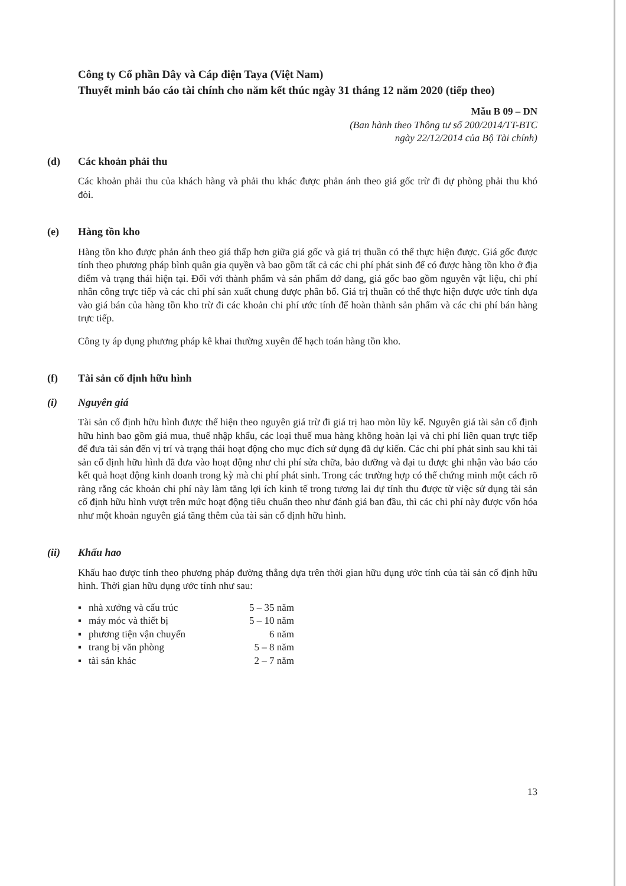Công ty Cổ phần Dây và Cáp điện Taya (Việt Nam)
Thuyết minh báo cáo tài chính cho năm kết thúc ngày 31 tháng 12 năm 2020 (tiếp theo)
Mẫu B 09 – DN
(Ban hành theo Thông tư số 200/2014/TT-BTC
ngày 22/12/2014 của Bộ Tài chính)
(d) Các khoản phải thu
Các khoản phải thu của khách hàng và phải thu khác được phản ánh theo giá gốc trừ đi dự phòng phải thu khó đòi.
(e) Hàng tồn kho
Hàng tồn kho được phản ánh theo giá thấp hơn giữa giá gốc và giá trị thuần có thể thực hiện được. Giá gốc được tính theo phương pháp bình quân gia quyền và bao gồm tất cả các chi phí phát sinh để có được hàng tồn kho ở địa điểm và trạng thái hiện tại. Đối với thành phẩm và sản phẩm dở dang, giá gốc bao gồm nguyên vật liệu, chi phí nhân công trực tiếp và các chi phí sản xuất chung được phân bổ. Giá trị thuần có thể thực hiện được ước tính dựa vào giá bán của hàng tồn kho trừ đi các khoản chi phí ước tính để hoàn thành sản phẩm và các chi phí bán hàng trực tiếp.
Công ty áp dụng phương pháp kê khai thường xuyên để hạch toán hàng tồn kho.
(f) Tài sản cố định hữu hình
(i) Nguyên giá
Tài sản cố định hữu hình được thể hiện theo nguyên giá trừ đi giá trị hao mòn lũy kế. Nguyên giá tài sản cố định hữu hình bao gồm giá mua, thuế nhập khẩu, các loại thuế mua hàng không hoàn lại và chi phí liên quan trực tiếp để đưa tài sản đến vị trí và trạng thái hoạt động cho mục đích sử dụng đã dự kiến. Các chi phí phát sinh sau khi tài sản cố định hữu hình đã đưa vào hoạt động như chi phí sửa chữa, bảo dưỡng và đại tu được ghi nhận vào báo cáo kết quả hoạt động kinh doanh trong kỳ mà chi phí phát sinh. Trong các trường hợp có thể chứng minh một cách rõ ràng rằng các khoản chi phí này làm tăng lợi ích kinh tế trong tương lai dự tính thu được từ việc sử dụng tài sản cố định hữu hình vượt trên mức hoạt động tiêu chuẩn theo như đánh giá ban đầu, thì các chi phí này được vốn hóa như một khoản nguyên giá tăng thêm của tài sản cố định hữu hình.
(ii) Khấu hao
Khấu hao được tính theo phương pháp đường thẳng dựa trên thời gian hữu dụng ước tính của tài sản cố định hữu hình. Thời gian hữu dụng ước tính như sau:
| ▪ | nhà xưởng và cấu trúc | 5 – 35 năm |
| ▪ | máy móc và thiết bị | 5 – 10 năm |
| ▪ | phương tiện vận chuyển | 6 năm |
| ▪ | trang bị văn phòng | 5 – 8 năm |
| ▪ | tài sản khác | 2 – 7 năm |
13